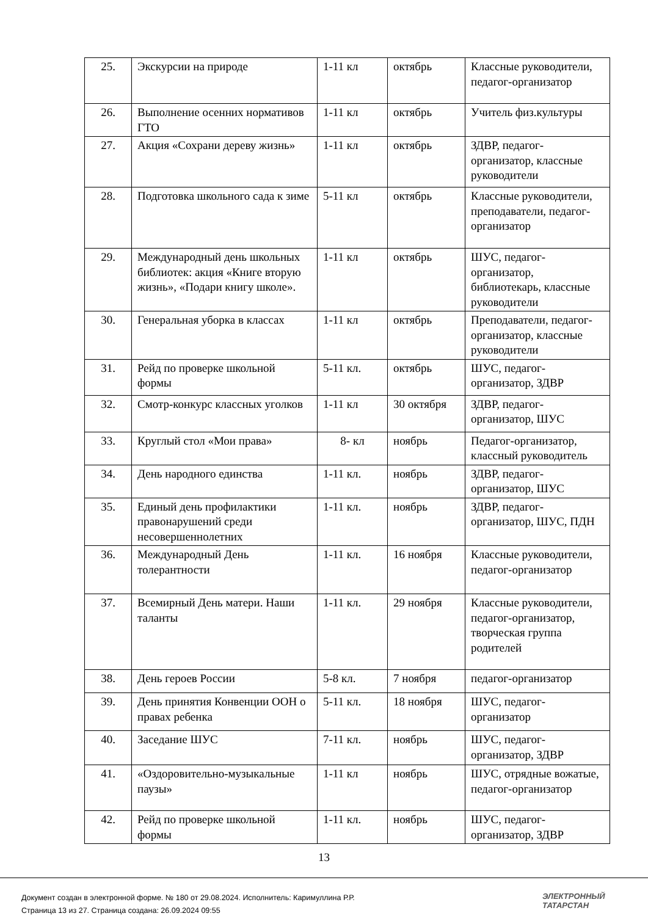| 25. | Экскурсии на природе | 1-11 кл | октябрь | Классные руководители, педагог-организатор |
| 26. | Выполнение осенних нормативов ГТО | 1-11 кл | октябрь | Учитель физ.культуры |
| 27. | Акция «Сохрани дереву жизнь» | 1-11 кл | октябрь | ЗДВР, педагог-организатор, классные руководители |
| 28. | Подготовка школьного сада к зиме | 5-11 кл | октябрь | Классные руководители, преподаватели, педагог-организатор |
| 29. | Международный день школьных библиотек: акция «Книге вторую жизнь», «Подари книгу школе». | 1-11 кл | октябрь | ШУС, педагог-организатор, библиотекарь, классные руководители |
| 30. | Генеральная уборка в классах | 1-11 кл | октябрь | Преподаватели, педагог-организатор, классные руководители |
| 31. | Рейд по проверке школьной формы | 5-11 кл. | октябрь | ШУС, педагог-организатор, ЗДВР |
| 32. | Смотр-конкурс классных уголков | 1-11 кл | 30 октября | ЗДВР, педагог-организатор, ШУС |
| 33. | Круглый стол «Мои права» | 8- кл | ноябрь | Педагог-организатор, классный руководитель |
| 34. | День народного единства | 1-11 кл. | ноябрь | ЗДВР, педагог-организатор, ШУС |
| 35. | Единый день профилактики правонарушений среди несовершеннолетних | 1-11 кл. | ноябрь | ЗДВР, педагог-организатор, ШУС, ПДН |
| 36. | Международный День толерантности | 1-11 кл. | 16 ноября | Классные руководители, педагог-организатор |
| 37. | Всемирный День матери. Наши таланты | 1-11 кл. | 29 ноября | Классные руководители, педагог-организатор, творческая группа родителей |
| 38. | День героев России | 5-8 кл. | 7 ноября | педагог-организатор |
| 39. | День принятия Конвенции ООН о правах ребенка | 5-11 кл. | 18 ноября | ШУС, педагог-организатор |
| 40. | Заседание ШУС | 7-11 кл. | ноябрь | ШУС, педагог-организатор, ЗДВР |
| 41. | «Оздоровительно-музыкальные паузы» | 1-11 кл | ноябрь | ШУС, отрядные вожатые, педагог-организатор |
| 42. | Рейд по проверке школьной формы | 1-11 кл. | ноябрь | ШУС, педагог-организатор, ЗДВР |
13
Документ создан в электронной форме. № 180 от 29.08.2024. Исполнитель: Каримуллина Р.Р.
Страница 13 из 27. Страница создана: 26.09.2024 09:55
ЭЛЕКТРОННЫЙ
ТАТАРСТАН